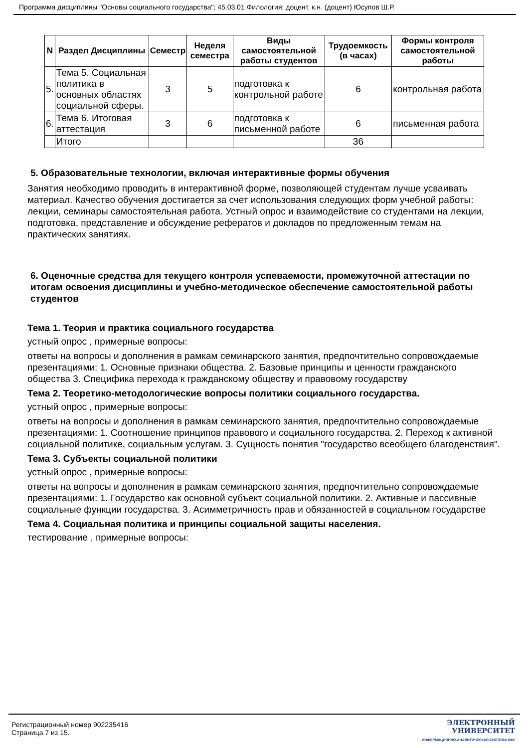Программа дисциплины "Основы социального государства"; 45.03.01 Филология; доцент, к.н. (доцент) Юсупов Ш.Р.
| N | Раздел Дисциплины | Семестр | Неделя семестра | Виды самостоятельной работы студентов | Трудоемкость (в часах) | Формы контроля самостоятельной работы |
| --- | --- | --- | --- | --- | --- | --- |
| 5. | Тема 5. Социальная политика в основных областях социальной сферы. | 3 | 5 | подготовка к контрольной работе | 6 | контрольная работа |
| 6. | Тема 6. Итоговая аттестация | 3 | 6 | подготовка к письменной работе | 6 | письменная работа |
| | Итого | | | | 36 | |
5. Образовательные технологии, включая интерактивные формы обучения
Занятия необходимо проводить в интерактивной форме, позволяющей студентам лучше усваивать материал. Качество обучения достигается за счет использования следующих форм учебной работы: лекции, семинары самостоятельная работа. Устный опрос и взаимодействие со студентами на лекции, подготовка, представление и обсуждение рефератов и докладов по предложенным темам на практических занятиях.
6. Оценочные средства для текущего контроля успеваемости, промежуточной аттестации по итогам освоения дисциплины и учебно-методическое обеспечение самостоятельной работы студентов
Тема 1. Теория и практика социального государства
устный опрос , примерные вопросы:
ответы на вопросы и дополнения в рамкам семинарского занятия, предпочтительно сопровождаемые презентациями: 1. Основные признаки общества. 2. Базовые принципы и ценности гражданского общества 3. Специфика перехода к гражданскому обществу и правовому государству
Тема 2. Теоретико-методологические вопросы политики социального государства.
устный опрос , примерные вопросы:
ответы на вопросы и дополнения в рамкам семинарского занятия, предпочтительно сопровождаемые презентациями: 1. Соотношение принципов правового и социального государства. 2. Переход к активной социальной политике, социальным услугам. 3. Сущность понятия "государство всеобщего благоденствия".
Тема 3. Субъекты социальной политики
устный опрос , примерные вопросы:
ответы на вопросы и дополнения в рамкам семинарского занятия, предпочтительно сопровождаемые презентациями: 1. Государство как основной субъект социальной политики. 2. Активные и пассивные социальные функции государства. 3. Асимметричность прав и обязанностей в социальном государстве
Тема 4. Социальная политика и принципы социальной защиты населения.
тестирование , примерные вопросы:
Регистрационный номер 902235416
Страница 7 из 15.
ЭЛЕКТРОННЫЙ
УНИВЕРСИТЕТ
ИНФОРМАЦИОННО-АНАЛИТИЧЕСКАЯ СИСТЕМА КФУ